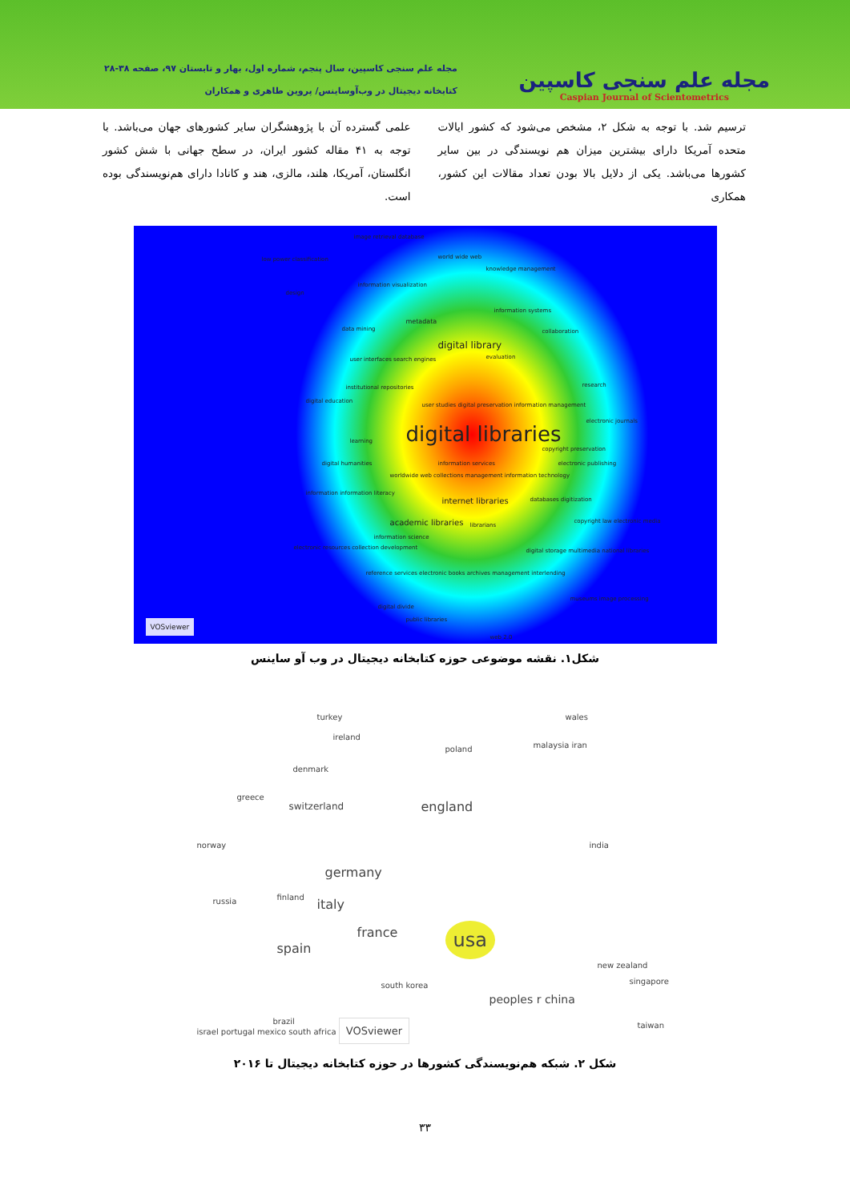مجله علم سنجی کاسپین
Caspian Journal of Scientometrics
مجله علم سنجی کاسپین، سال پنجم، شماره اول، بهار و تابستان ۹۷، صفحه ۳۸-۲۸
کتابخانه دیجیتال در وب‌آوساینس/ پروین طاهری و همکاران
ترسیم شد. با توجه به شکل ۲، مشخص می‌شود که کشور ایالات متحده آمریکا دارای بیشترین میزان هم نویسندگی در بین سایر کشورها می‌باشد. یکی از دلایل بالا بودن تعداد مقالات این کشور، همکاری
علمی گسترده آن با پژوهشگران سایر کشورهای جهان می‌باشد. با توجه به ۴۱ مقاله کشور ایران، در سطح جهانی با شش کشور انگلستان، آمریکا، هلند، مالزی، هند و کانادا دارای هم‌نویسندگی بوده است.
image retrieval database
low power classification world wide web
knowledge management
information visualization
design
metadata
information systems
data mining collaboration
digital library
evaluation user interfaces search engines
institutional repositories research
digital education
user studies digital preservation information management
electronic journals
digital libraries learning
copyright preservation
digital humanities information services electronic publishing
worldwide web collections management information technology
information information literacy
internet libraries databases digitization
academic libraries librarians
copyright law electronic media
information science
electronic resources collection development digital storage multimedia national libraries
reference services electronic books archives management interlending
museums image processing
digital divide
public libraries VOSviewer
web 2.0
شکل۱. نقشه موضوعی حوزه کتابخانه دیجیتال در وب آو ساینس
turkey wales
ireland
poland malaysia iran
denmark
greece
switzerland england
norway india
germany
russia finland italy
france usa
spain
new zealand
south korea singapore
peoples r china
brazil taiwan
israel portugal mexico south africa VOSviewer
شکل ۲. شبکه هم‌نویسندگی کشورها در حوزه کتابخانه دیجیتال تا ۲۰۱۶
۳۳